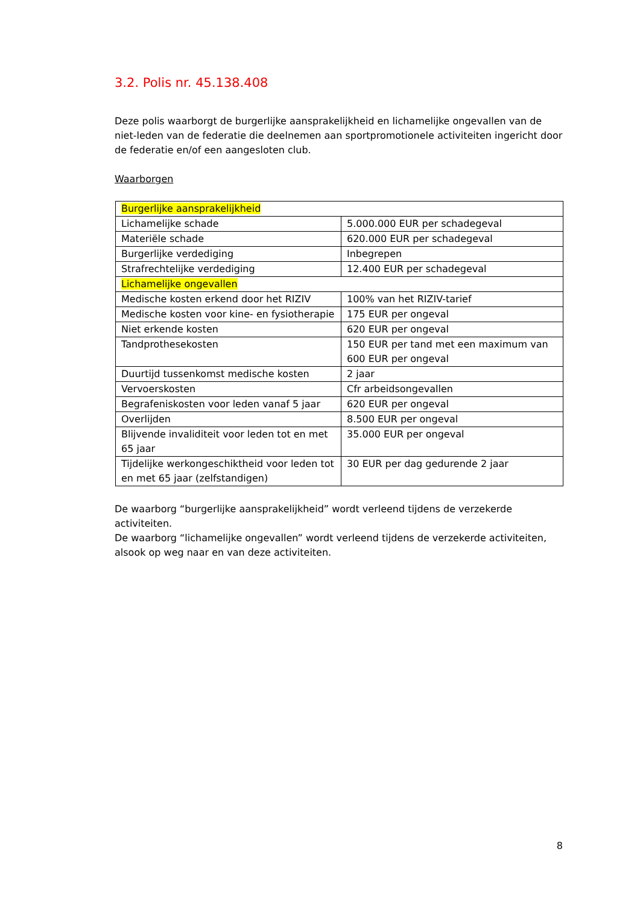3.2. Polis nr. 45.138.408
Deze polis waarborgt de burgerlijke aansprakelijkheid en lichamelijke ongevallen van de niet-leden van de federatie die deelnemen aan sportpromotionele activiteiten ingericht door de federatie en/of een aangesloten club.
Waarborgen
| Burgerlijke aansprakelijkheid | |
| Lichamelijke schade | 5.000.000 EUR per schadegeval |
| Materiële schade | 620.000 EUR per schadegeval |
| Burgerlijke verdediging | Inbegrepen |
| Strafrechtelijke verdediging | 12.400 EUR per schadegeval |
| Lichamelijke ongevallen | |
| Medische kosten erkend door het RIZIV | 100% van het RIZIV-tarief |
| Medische kosten voor kine- en fysiotherapie | 175 EUR per ongeval |
| Niet erkende kosten | 620 EUR per ongeval |
| Tandprothesekosten | 150 EUR per tand met een maximum van 600 EUR per ongeval |
| Duurtijd tussenkomst medische kosten | 2 jaar |
| Vervoerskosten | Cfr arbeidsongevallen |
| Begrafeniskosten voor leden vanaf 5 jaar | 620 EUR per ongeval |
| Overlijden | 8.500 EUR per ongeval |
| Blijvende invaliditeit voor leden tot en met 65 jaar | 35.000 EUR per ongeval |
| Tijdelijke werkongeschiktheid voor leden tot en met 65 jaar (zelfstandigen) | 30 EUR per dag gedurende 2 jaar |
De waarborg “burgerlijke aansprakelijkheid” wordt verleend tijdens de verzekerde activiteiten.
De waarborg “lichamelijke ongevallen” wordt verleend tijdens de verzekerde activiteiten, alsook op weg naar en van deze activiteiten.
8